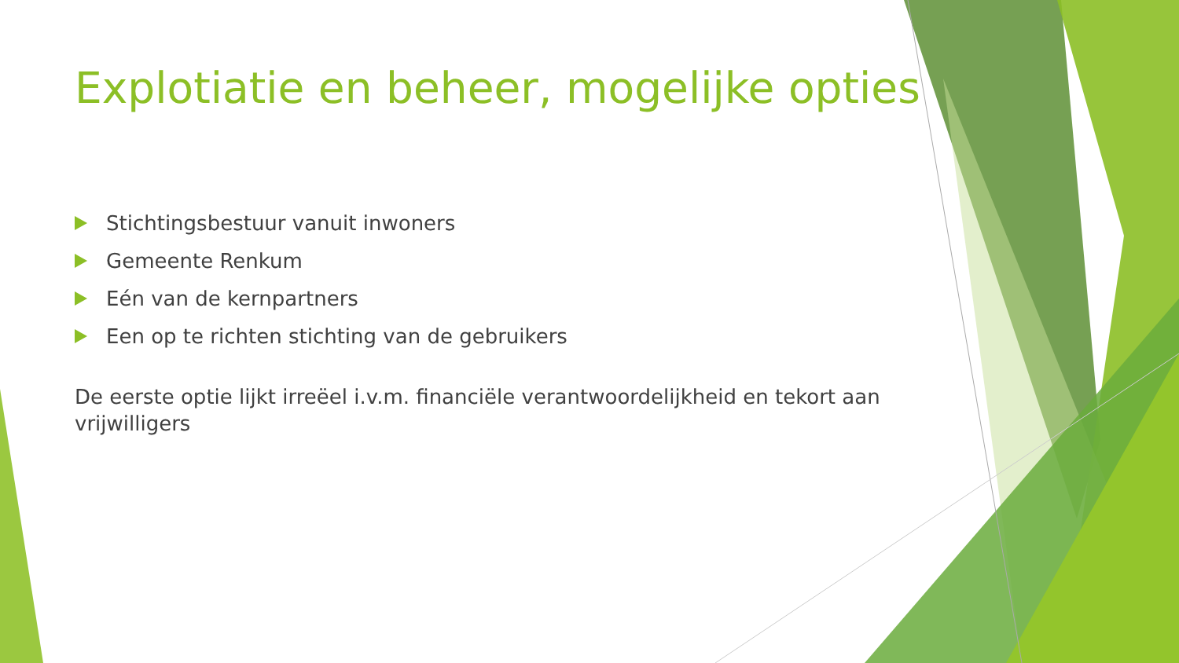Explotiatie en beheer, mogelijke opties
Stichtingsbestuur vanuit inwoners
Gemeente Renkum
Eén van de kernpartners
Een op te richten stichting van de gebruikers
De eerste optie lijkt irreëel i.v.m. financiële verantwoordelijkheid en tekort aan vrijwilligers